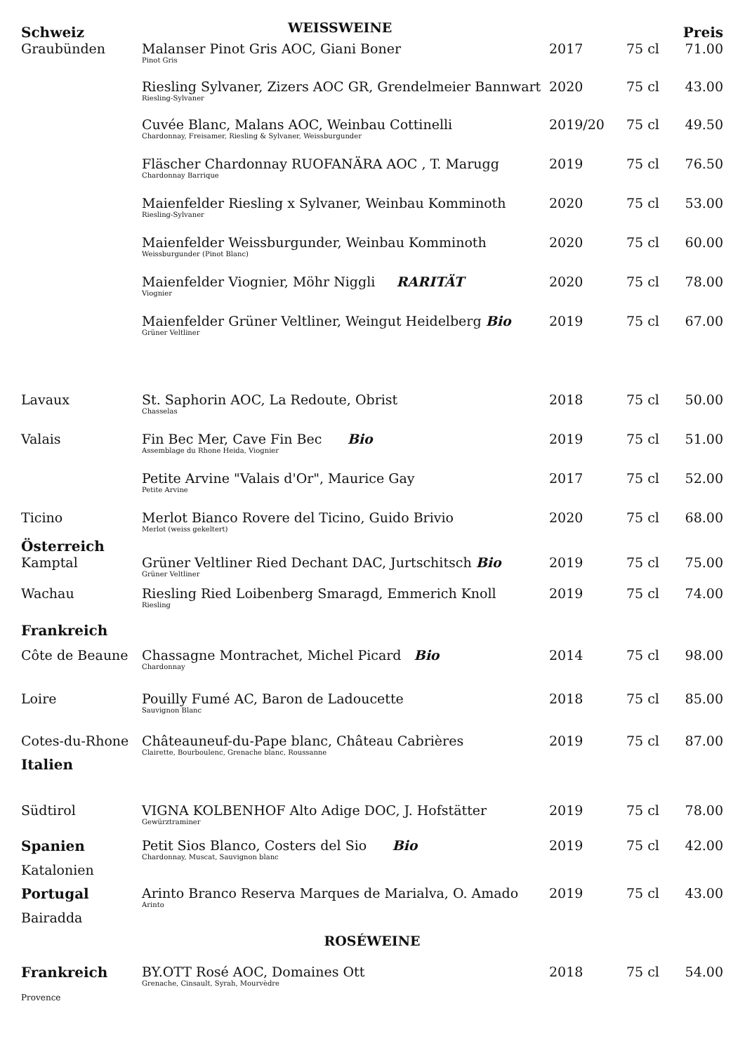| Schweiz | WEISSWEINE | | | Preis |
| Graubünden | Malanser Pinot Gris AOC, Giani Boner Pinot Gris | 2017 | 75 cl | 71.00 |
| | Riesling Sylvaner, Zizers AOC GR, Grendelmeier Bannwart Riesling-Sylvaner | 2020 | 75 cl | 43.00 |
| | Cuvée Blanc, Malans AOC, Weinbau Cottinelli Chardonnay, Freisamer, Riesling & Sylvaner, Weissburgunder | 2019/20 | 75 cl | 49.50 |
| | Fläscher Chardonnay RUOFANÄRA AOC , T. Marugg Chardonnay Barrique | 2019 | 75 cl | 76.50 |
| | Maienfelder Riesling x Sylvaner, Weinbau Komminoth Riesling-Sylvaner | 2020 | 75 cl | 53.00 |
| | Maienfelder Weissburgunder, Weinbau Komminoth Weissburgunder (Pinot Blanc) | 2020 | 75 cl | 60.00 |
| | Maienfelder Viognier, Möhr Niggli RARITÄT Viognier | 2020 | 75 cl | 78.00 |
| | Maienfelder Grüner Veltliner, Weingut Heidelberg Bio Grüner Veltliner | 2019 | 75 cl | 67.00 |
| Lavaux | St. Saphorin AOC, La Redoute, Obrist Chasselas | 2018 | 75 cl | 50.00 |
| Valais | Fin Bec Mer, Cave Fin Bec Bio Assemblage du Rhone Heida, Viognier | 2019 | 75 cl | 51.00 |
| | Petite Arvine "Valais d'Or", Maurice Gay Petite Arvine | 2017 | 75 cl | 52.00 |
| Ticino | Merlot Bianco Rovere del Ticino, Guido Brivio Merlot (weiss gekeltert) | 2020 | 75 cl | 68.00 |
| Österreich | | | | |
| Kamptal | Grüner Veltliner Ried Dechant DAC, Jurtschitsch Bio Grüner Veltliner | 2019 | 75 cl | 75.00 |
| Wachau | Riesling Ried Loibenberg Smaragd, Emmerich Knoll Riesling | 2019 | 75 cl | 74.00 |
| Frankreich | | | | |
| Côte de Beaune | Chassagne Montrachet, Michel Picard Bio Chardonnay | 2014 | 75 cl | 98.00 |
| Loire | Pouilly Fumé AC, Baron de Ladoucette Sauvignon Blanc | 2018 | 75 cl | 85.00 |
| Cotes-du-Rhone | Châteauneuf-du-Pape blanc, Château Cabrières Clairette, Bourboulenc, Grenache blanc, Roussanne | 2019 | 75 cl | 87.00 |
| Italien | | | | |
| Südtirol | VIGNA KOLBENHOF Alto Adige DOC, J. Hofstätter Gewürztraminer | 2019 | 75 cl | 78.00 |
| Spanien Katalonien | Petit Sios Blanco, Costers del Sio Bio Chardonnay, Muscat, Sauvignon blanc | 2019 | 75 cl | 42.00 |
| Portugal Bairadda | Arinto Branco Reserva Marques de Marialva, O. Amado Arinto | 2019 | 75 cl | 43.00 |
| ROSÉWEINE | | | | |
| Frankreich | BY.OTT Rosé AOC, Domaines Ott Grenache, Cinsault, Syrah, Mourvèdre | 2018 | 75 cl | 54.00 |
| Provence | | | | |